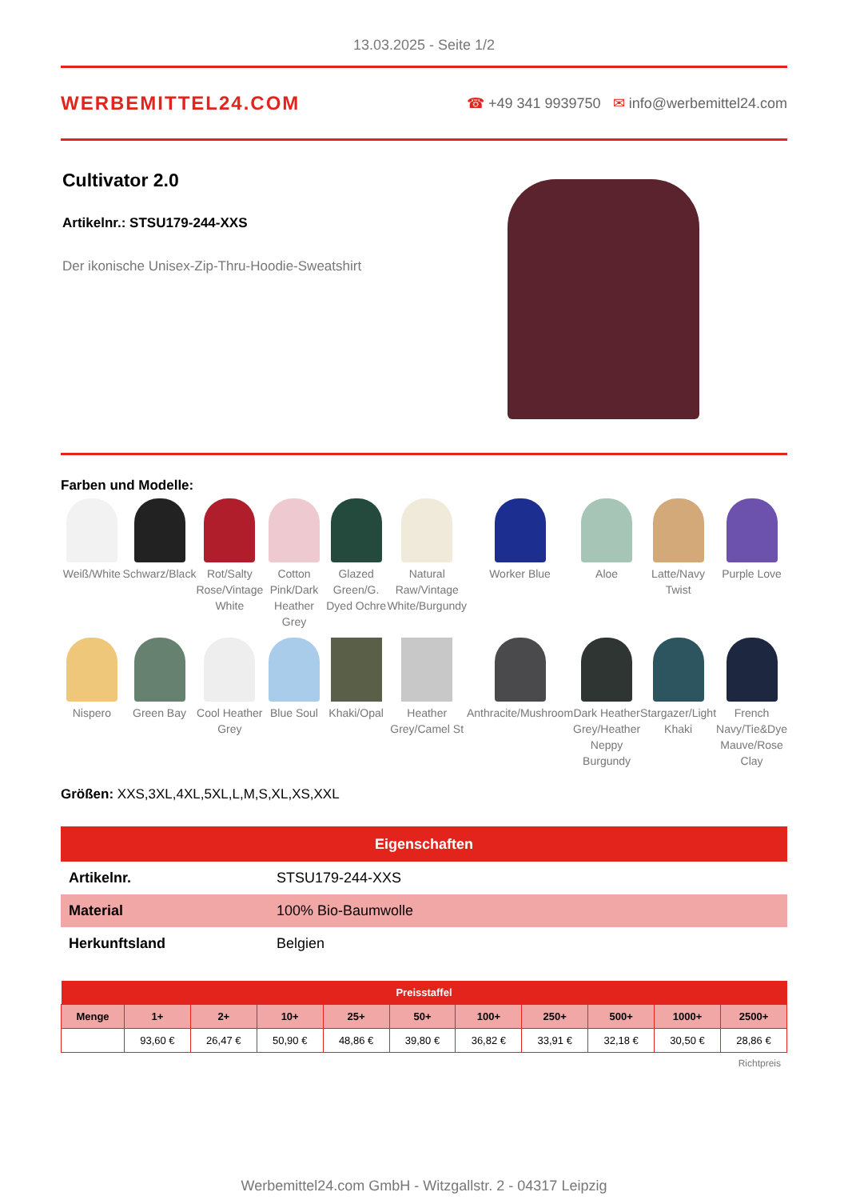13.03.2025 - Seite 1/2
WERBEMITTEL24.COM
☎ +49 341 9939750 ✉ info@werbemittel24.com
Cultivator 2.0
Artikelnr.: STSU179-244-XXS
Der ikonische Unisex-Zip-Thru-Hoodie-Sweatshirt
Farben und Modelle:
Weiß/White
Schwarz/Black
Rot/Salty Rose/Vintage White
Cotton Pink/Dark Heather Grey
Glazed Green/G. Dyed Ochre
Natural Raw/Vintage White/Burgundy
Worker Blue
Aloe
Latte/Navy Twist
Purple Love
Nispero
Green Bay
Cool Heather Grey
Blue Soul
Khaki/Opal
Heather Grey/Camel St
Anthracite/Mushroom
Dark Heather Grey/Heather Neppy Burgundy
Stargazer/Light Khaki
French Navy/Tie&Dye Mauve/Rose Clay
Größen: XXS,3XL,4XL,5XL,L,M,S,XL,XS,XXL
| Eigenschaften | |
| --- | --- |
| Artikelnr. | STSU179-244-XXS |
| Material | 100% Bio-Baumwolle |
| Herkunftsland | Belgien |
| Preisstaffel | | | | | | | | | | |
| --- | --- | --- | --- | --- | --- | --- | --- | --- | --- | --- |
| Menge | 1+ | 2+ | 10+ | 25+ | 50+ | 100+ | 250+ | 500+ | 1000+ | 2500+ |
| | 93,60 € | 26,47 € | 50,90 € | 48,86 € | 39,80 € | 36,82 € | 33,91 € | 32,18 € | 30,50 € | 28,86 € |
Richtpreis
Werbemittel24.com GmbH - Witzgallstr. 2 - 04317 Leipzig